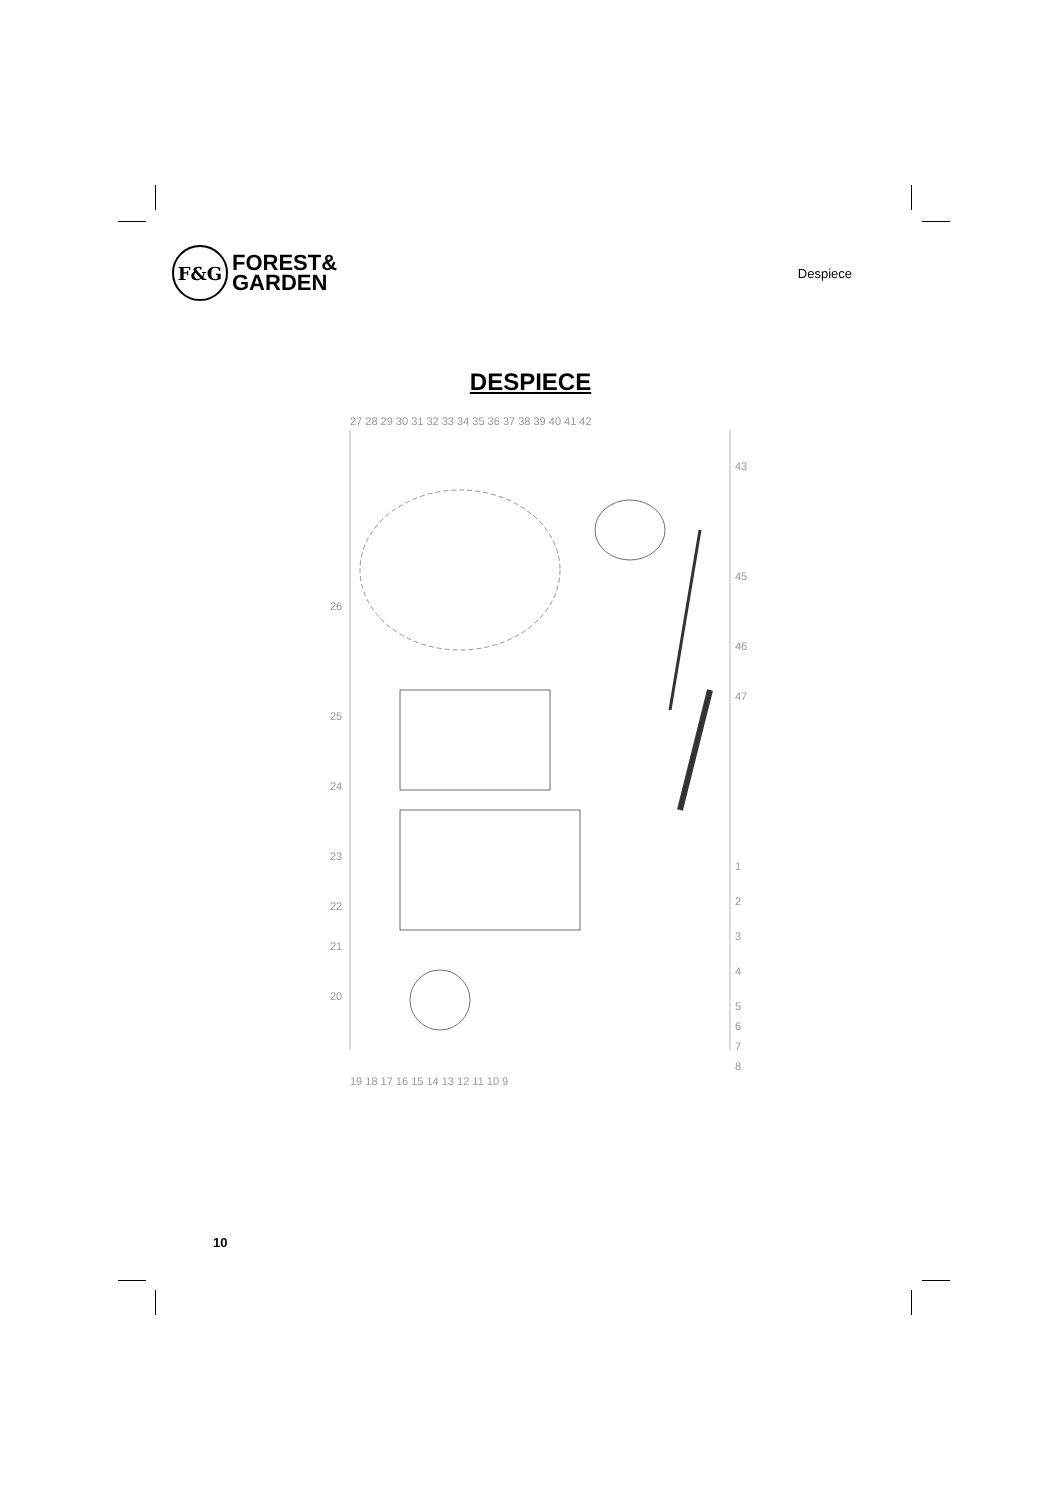F&G
FOREST&
GARDEN
Despiece
DESPIECE
27 28 29 30 31 32 33 34 35 36 37 38 39 40 41 42
43
45
46
47
1
2
3
4
5
6
7
8
26
25
24
23
22
21
20
19 18 17 16 15 14 13 12 11 10 9
10